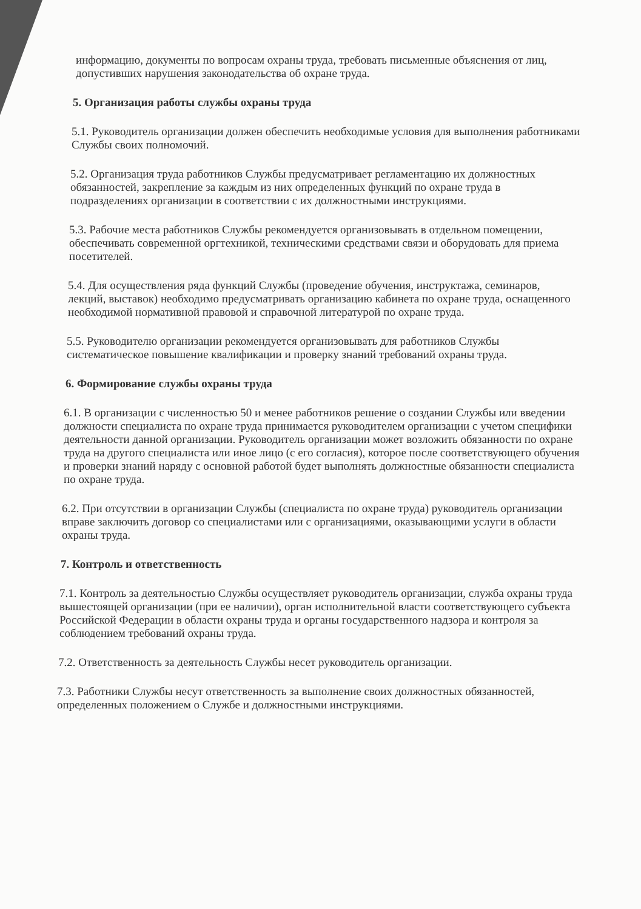информацию, документы по вопросам охраны труда, требовать письменные объяснения от лиц, допустивших нарушения законодательства об охране труда.
5. Организация работы службы охраны труда
5.1. Руководитель организации должен обеспечить необходимые условия для выполнения работниками Службы своих полномочий.
5.2. Организация труда работников Службы предусматривает регламентацию их должностных обязанностей, закрепление за каждым из них определенных функций по охране труда в подразделениях организации в соответствии с их должностными инструкциями.
5.3. Рабочие места работников Службы рекомендуется организовывать в отдельном помещении, обеспечивать современной оргтехникой, техническими средствами связи и оборудовать для приема посетителей.
5.4. Для осуществления ряда функций Службы (проведение обучения, инструктажа, семинаров, лекций, выставок) необходимо предусматривать организацию кабинета по охране труда, оснащенного необходимой нормативной правовой и справочной литературой по охране труда.
5.5. Руководителю организации рекомендуется организовывать для работников Службы систематическое повышение квалификации и проверку знаний требований охраны труда.
6. Формирование службы охраны труда
6.1. В организации с численностью 50 и менее работников решение о создании Службы или введении должности специалиста по охране труда принимается руководителем организации с учетом специфики деятельности данной организации. Руководитель организации может возложить обязанности по охране труда на другого специалиста или иное лицо (с его согласия), которое после соответствующего обучения и проверки знаний наряду с основной работой будет выполнять должностные обязанности специалиста по охране труда.
6.2. При отсутствии в организации Службы (специалиста по охране труда) руководитель организации вправе заключить договор со специалистами или с организациями, оказывающими услуги в области охраны труда.
7. Контроль и ответственность
7.1. Контроль за деятельностью Службы осуществляет руководитель организации, служба охраны труда вышестоящей организации (при ее наличии), орган исполнительной власти соответствующего субъекта Российской Федерации в области охраны труда и органы государственного надзора и контроля за соблюдением требований охраны труда.
7.2. Ответственность за деятельность Службы несет руководитель организации.
7.3. Работники Службы несут ответственность за выполнение своих должностных обязанностей, определенных положением о Службе и должностными инструкциями.